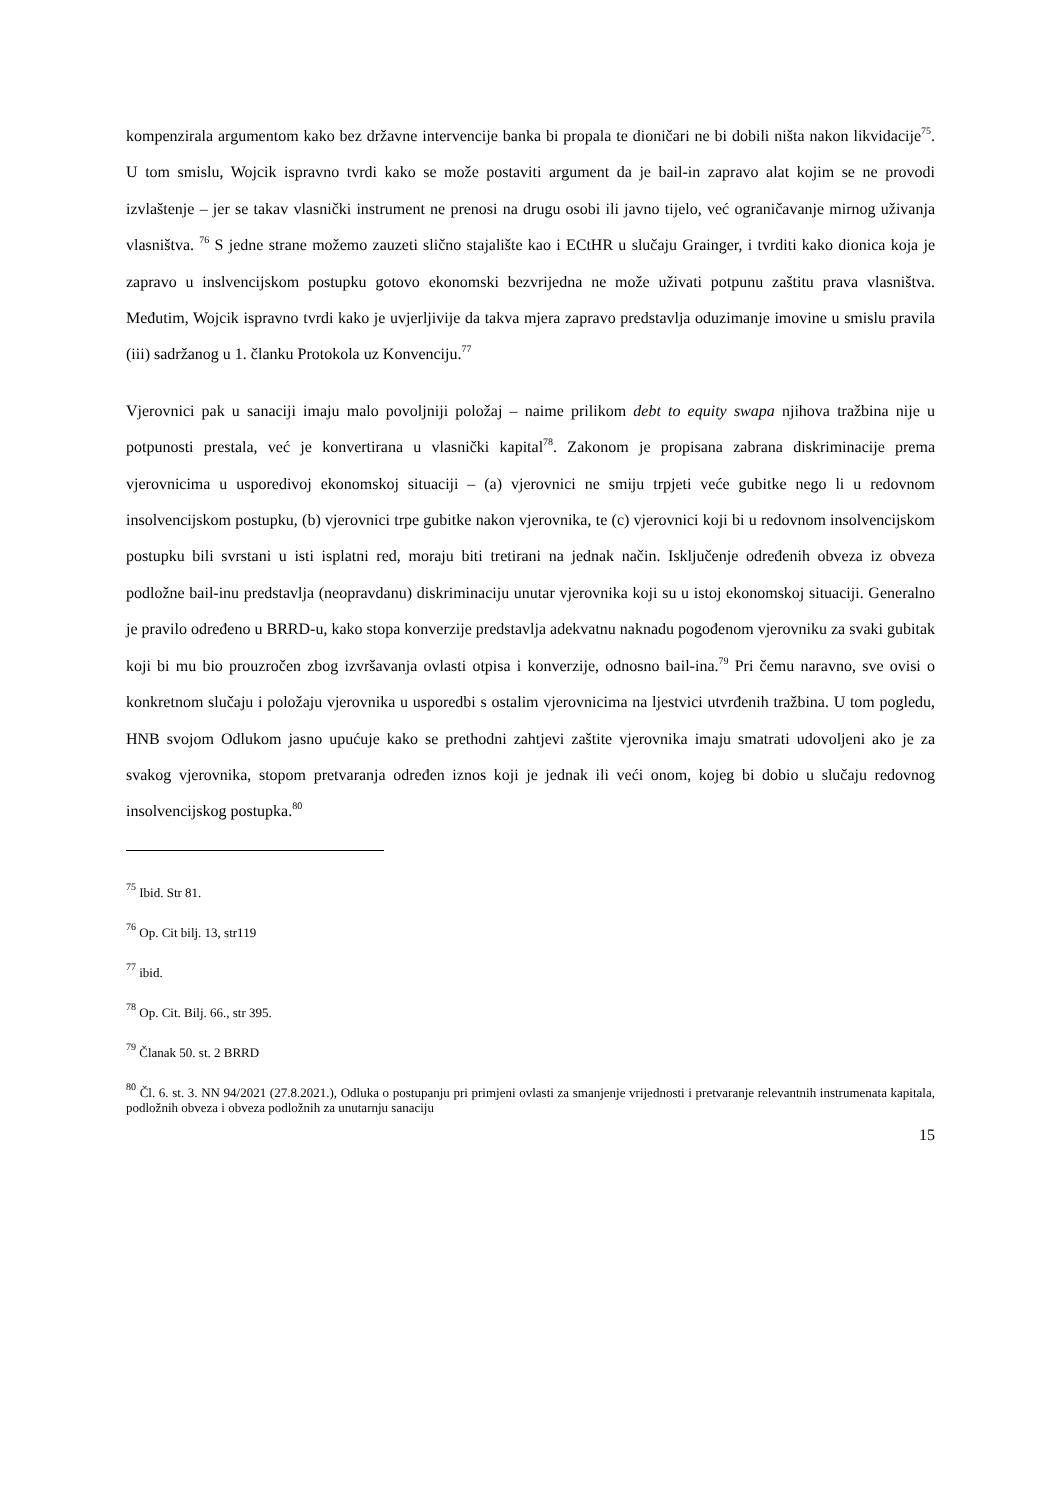kompenzirala argumentom kako bez državne intervencije banka bi propala te dioničari ne bi dobili ništa nakon likvidacije<sup>75</sup>. U tom smislu, Wojcik ispravno tvrdi kako se može postaviti argument da je bail-in zapravo alat kojim se ne provodi izvlaštenje – jer se takav vlasnički instrument ne prenosi na drugu osobi ili javno tijelo, već ograničavanje mirnog uživanja vlasništva. <sup>76</sup> S jedne strane možemo zauzeti slično stajalište kao i ECtHR u slučaju Grainger, i tvrditi kako dionica koja je zapravo u inslvencijskom postupku gotovo ekonomski bezvrijedna ne može uživati potpunu zaštitu prava vlasništva. Međutim, Wojcik ispravno tvrdi kako je uvjerljivije da takva mjera zapravo predstavlja oduzimanje imovine u smislu pravila (iii) sadržanog u 1. članku Protokola uz Konvenciju.<sup>77</sup>
Vjerovnici pak u sanaciji imaju malo povoljniji položaj – naime prilikom debt to equity swapa njihova tražbina nije u potpunosti prestala, već je konvertirana u vlasnički kapital<sup>78</sup>. Zakonom je propisana zabrana diskriminacije prema vjerovnicima u usporedivoj ekonomskoj situaciji – (a) vjerovnici ne smiju trpjeti veće gubitke nego li u redovnom insolvencijskom postupku, (b) vjerovnici trpe gubitke nakon vjerovnika, te (c) vjerovnici koji bi u redovnom insolvencijskom postupku bili svrstani u isti isplatni red, moraju biti tretirani na jednak način. Isključenje određenih obveza iz obveza podložne bail-inu predstavlja (neopravdanu) diskriminaciju unutar vjerovnika koji su u istoj ekonomskoj situaciji. Generalno je pravilo određeno u BRRD-u, kako stopa konverzije predstavlja adekvatnu naknadu pogođenom vjerovniku za svaki gubitak koji bi mu bio prouzročen zbog izvršavanja ovlasti otpisa i konverzije, odnosno bail-ina.<sup>79</sup> Pri čemu naravno, sve ovisi o konkretnom slučaju i položaju vjerovnika u usporedbi s ostalim vjerovnicima na ljestvici utvrđenih tražbina. U tom pogledu, HNB svojom Odlukom jasno upućuje kako se prethodni zahtjevi zaštite vjerovnika imaju smatrati udovoljeni ako je za svakog vjerovnika, stopom pretvaranja određen iznos koji je jednak ili veći onom, kojeg bi dobio u slučaju redovnog insolvencijskog postupka.<sup>80</sup>
<sup>75</sup> Ibid. Str 81.
<sup>76</sup> Op. Cit bilj. 13, str119
<sup>77</sup> ibid.
<sup>78</sup> Op. Cit. Bilj. 66., str 395.
<sup>79</sup> Članak 50. st. 2 BRRD
<sup>80</sup> Čl. 6. st. 3. NN 94/2021 (27.8.2021.), Odluka o postupanju pri primjeni ovlasti za smanjenje vrijednosti i pretvaranje relevantnih instrumenata kapitala, podložnih obveza i obveza podložnih za unutarnju sanaciju
15